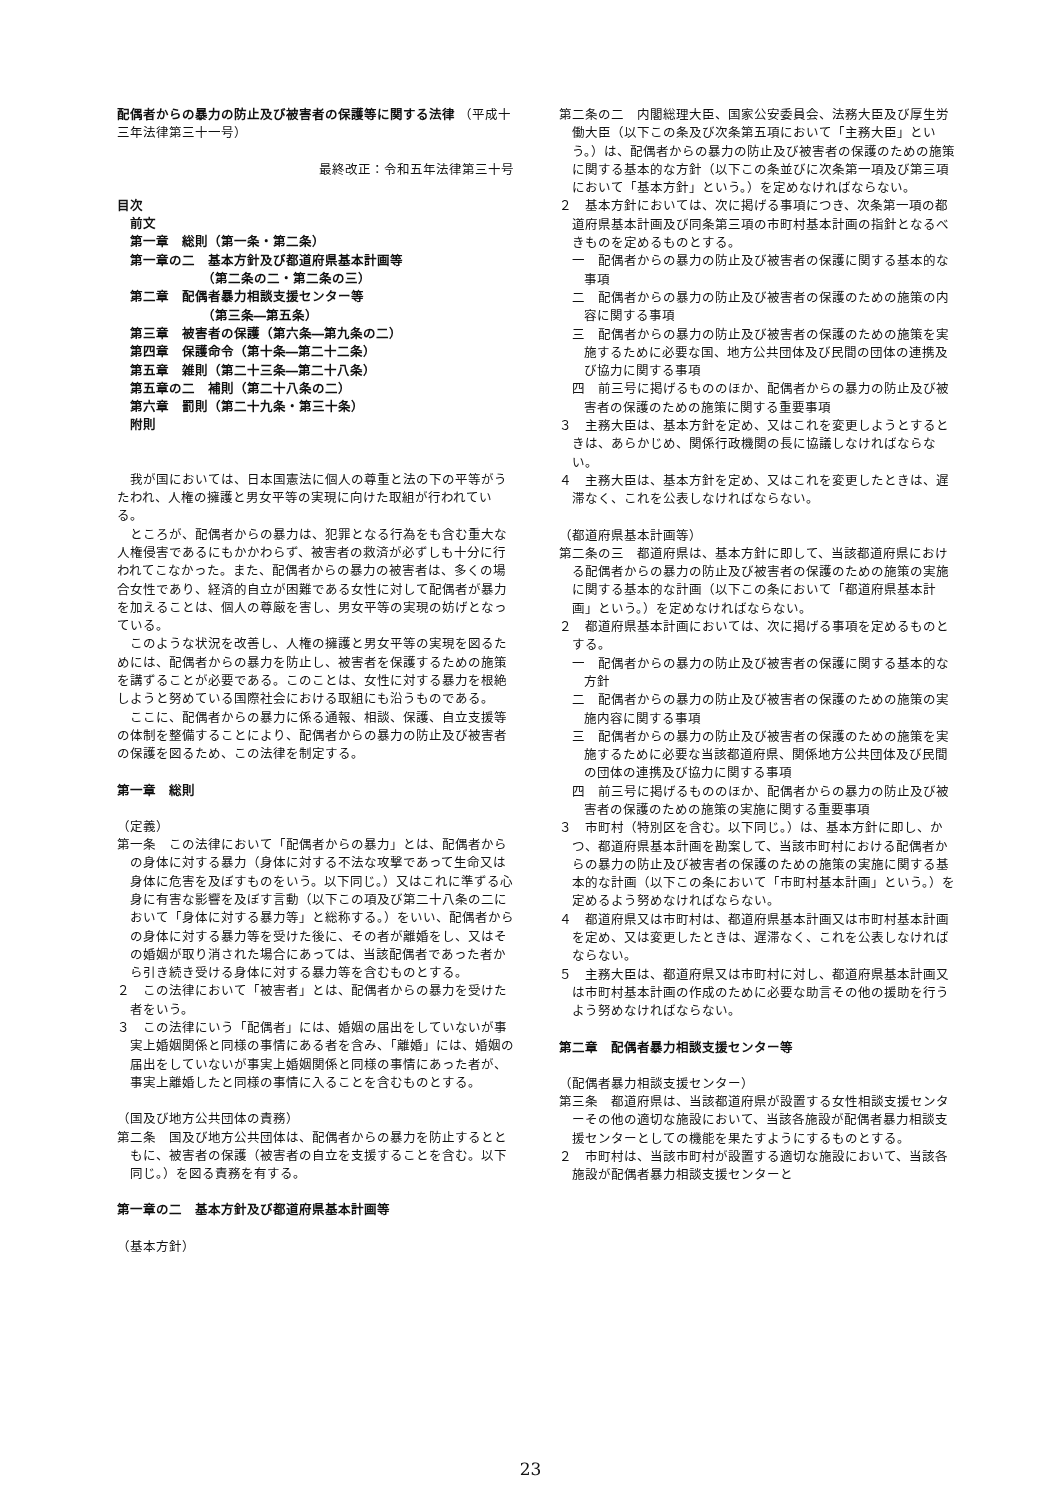配偶者からの暴力の防止及び被害者の保護等に関する法律 （平成十三年法律第三十一号）
最終改正：令和五年法律第三十号
目次
前文
第一章　総則（第一条・第二条）
第一章の二　基本方針及び都道府県基本計画等
　　　　　　（第二条の二・第二条の三）
第二章　配偶者暴力相談支援センター等
　　　　　　（第三条―第五条）
第三章　被害者の保護（第六条―第九条の二）
第四章　保護命令（第十条―第二十二条）
第五章　雑則（第二十三条―第二十八条）
第五章の二　補則（第二十八条の二）
第六章　罰則（第二十九条・第三十条）
附則
我が国においては、日本国憲法に個人の尊重と法の下の平等がうたわれ、人権の擁護と男女平等の実現に向けた取組が行われている。
ところが、配偶者からの暴力は、犯罪となる行為をも含む重大な人権侵害であるにもかかわらず、被害者の救済が必ずしも十分に行われてこなかった。また、配偶者からの暴力の被害者は、多くの場合女性であり、経済的自立が困難である女性に対して配偶者が暴力を加えることは、個人の尊厳を害し、男女平等の実現の妨げとなっている。
このような状況を改善し、人権の擁護と男女平等の実現を図るためには、配偶者からの暴力を防止し、被害者を保護するための施策を講ずることが必要である。このことは、女性に対する暴力を根絶しようと努めている国際社会における取組にも沿うものである。
ここに、配偶者からの暴力に係る通報、相談、保護、自立支援等の体制を整備することにより、配偶者からの暴力の防止及び被害者の保護を図るため、この法律を制定する。
第一章　総則
（定義）
第一条　この法律において「配偶者からの暴力」とは、配偶者からの身体に対する暴力（身体に対する不法な攻撃であって生命又は身体に危害を及ぼすものをいう。以下同じ。）又はこれに準ずる心身に有害な影響を及ぼす言動（以下この項及び第二十八条の二において「身体に対する暴力等」と総称する。）をいい、配偶者からの身体に対する暴力等を受けた後に、その者が離婚をし、又はその婚姻が取り消された場合にあっては、当該配偶者であった者から引き続き受ける身体に対する暴力等を含むものとする。
２　この法律において「被害者」とは、配偶者からの暴力を受けた者をいう。
３　この法律にいう「配偶者」には、婚姻の届出をしていないが事実上婚姻関係と同様の事情にある者を含み、「離婚」には、婚姻の届出をしていないが事実上婚姻関係と同様の事情にあった者が、事実上離婚したと同様の事情に入ることを含むものとする。
（国及び地方公共団体の責務）
第二条　国及び地方公共団体は、配偶者からの暴力を防止するとともに、被害者の保護（被害者の自立を支援することを含む。以下同じ。）を図る責務を有する。
第一章の二　基本方針及び都道府県基本計画等
（基本方針）
第二条の二　内閣総理大臣、国家公安委員会、法務大臣及び厚生労働大臣（以下この条及び次条第五項において「主務大臣」という。）は、配偶者からの暴力の防止及び被害者の保護のための施策に関する基本的な方針（以下この条並びに次条第一項及び第三項において「基本方針」という。）を定めなければならない。
２　基本方針においては、次に掲げる事項につき、次条第一項の都道府県基本計画及び同条第三項の市町村基本計画の指針となるべきものを定めるものとする。
一　配偶者からの暴力の防止及び被害者の保護に関する基本的な事項
二　配偶者からの暴力の防止及び被害者の保護のための施策の内容に関する事項
三　配偶者からの暴力の防止及び被害者の保護のための施策を実施するために必要な国、地方公共団体及び民間の団体の連携及び協力に関する事項
四　前三号に掲げるもののほか、配偶者からの暴力の防止及び被害者の保護のための施策に関する重要事項
３　主務大臣は、基本方針を定め、又はこれを変更しようとするときは、あらかじめ、関係行政機関の長に協議しなければならない。
４　主務大臣は、基本方針を定め、又はこれを変更したときは、遅滞なく、これを公表しなければならない。
（都道府県基本計画等）
第二条の三　都道府県は、基本方針に即して、当該都道府県における配偶者からの暴力の防止及び被害者の保護のための施策の実施に関する基本的な計画（以下この条において「都道府県基本計画」という。）を定めなければならない。
２　都道府県基本計画においては、次に掲げる事項を定めるものとする。
一　配偶者からの暴力の防止及び被害者の保護に関する基本的な方針
二　配偶者からの暴力の防止及び被害者の保護のための施策の実施内容に関する事項
三　配偶者からの暴力の防止及び被害者の保護のための施策を実施するために必要な当該都道府県、関係地方公共団体及び民間の団体の連携及び協力に関する事項
四　前三号に掲げるもののほか、配偶者からの暴力の防止及び被害者の保護のための施策の実施に関する重要事項
３　市町村（特別区を含む。以下同じ。）は、基本方針に即し、かつ、都道府県基本計画を勘案して、当該市町村における配偶者からの暴力の防止及び被害者の保護のための施策の実施に関する基本的な計画（以下この条において「市町村基本計画」という。）を定めるよう努めなければならない。
４　都道府県又は市町村は、都道府県基本計画又は市町村基本計画を定め、又は変更したときは、遅滞なく、これを公表しなければならない。
５　主務大臣は、都道府県又は市町村に対し、都道府県基本計画又は市町村基本計画の作成のために必要な助言その他の援助を行うよう努めなければならない。
第二章　配偶者暴力相談支援センター等
（配偶者暴力相談支援センター）
第三条　都道府県は、当該都道府県が設置する女性相談支援センターその他の適切な施設において、当該各施設が配偶者暴力相談支援センターとしての機能を果たすようにするものとする。
２　市町村は、当該市町村が設置する適切な施設において、当該各施設が配偶者暴力相談支援センターと
23